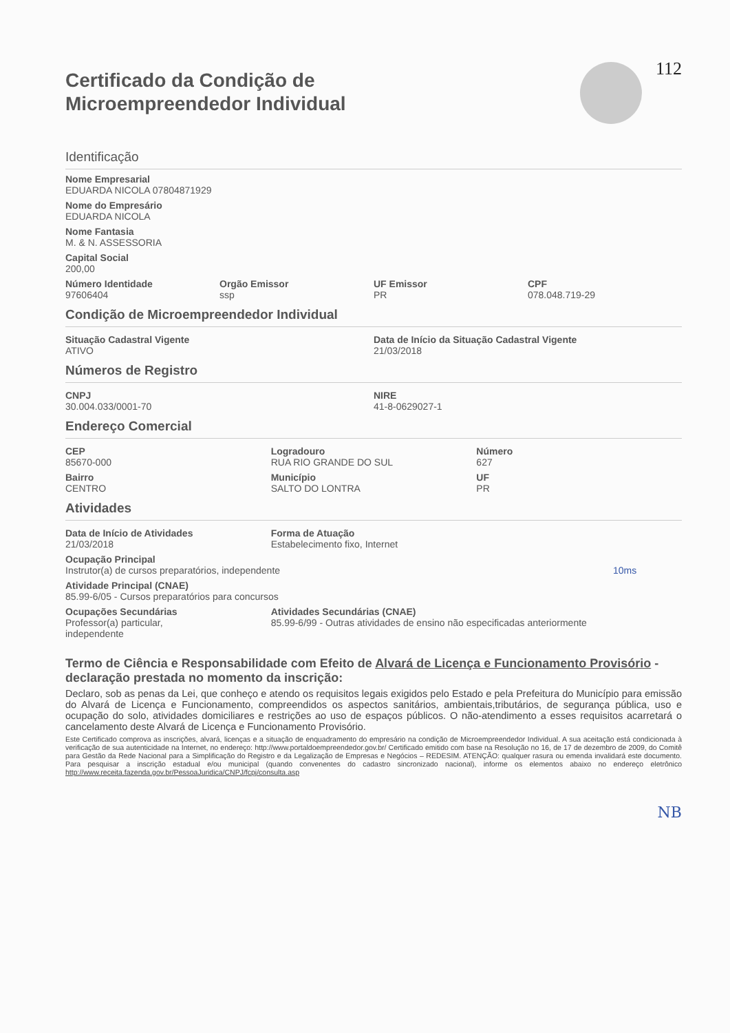Certificado da Condição de
Microempreendedor Individual
112
Identificação
Nome Empresarial
EDUARDA NICOLA 07804871929
Nome do Empresário
EDUARDA NICOLA
Nome Fantasia
M. & N. ASSESSORIA
Capital Social
200,00
Número Identidade
97606404
Orgão Emissor
ssp
UF Emissor
PR
CPF
078.048.719-29
Condição de Microempreendedor Individual
Situação Cadastral Vigente
ATIVO
Data de Início da Situação Cadastral Vigente
21/03/2018
Números de Registro
CNPJ
30.004.033/0001-70
NIRE
41-8-0629027-1
Endereço Comercial
CEP
85670-000
Bairro
CENTRO
Logradouro
RUA RIO GRANDE DO SUL
Município
SALTO DO LONTRA
Número
627
UF
PR
Atividades
Data de Início de Atividades
21/03/2018
Forma de Atuação
Estabelecimento fixo, Internet
Ocupação Principal
Instrutor(a) de cursos preparatórios, independente 10ms
Atividade Principal (CNAE)
85.99-6/05 - Cursos preparatórios para concursos
Ocupações Secundárias
Professor(a) particular,
independente
Atividades Secundárias (CNAE)
85.99-6/99 - Outras atividades de ensino não especificadas anteriormente
Termo de Ciência e Responsabilidade com Efeito de Alvará de Licença e Funcionamento Provisório - declaração prestada no momento da inscrição:
Declaro, sob as penas da Lei, que conheço e atendo os requisitos legais exigidos pelo Estado e pela Prefeitura do Município para emissão do Alvará de Licença e Funcionamento, compreendidos os aspectos sanitários, ambientais,tributários, de segurança pública, uso e ocupação do solo, atividades domiciliares e restrições ao uso de espaços públicos. O não-atendimento a esses requisitos acarretará o cancelamento deste Alvará de Licença e Funcionamento Provisório.
Este Certificado comprova as inscrições, alvará, licenças e a situação de enquadramento do empresário na condição de Microempreendedor Individual. A sua aceitação está condicionada à verificação de sua autenticidade na Internet, no endereço: http://www.portaldoempreendedor.gov.br/ Certificado emitido com base na Resolução no 16, de 17 de dezembro de 2009, do Comitê para Gestão da Rede Nacional para a Simplificação do Registro e da Legalização de Empresas e Negócios – REDESIM. ATENÇÃO: qualquer rasura ou emenda invalidará este documento. Para pesquisar a inscrição estadual e/ou municipal (quando convenentes do cadastro sincronizado nacional), informe os elementos abaixo no endereço eletrônico http://www.receita.fazenda.gov.br/PessoaJuridica/CNPJ/fcpj/consulta.asp
NB